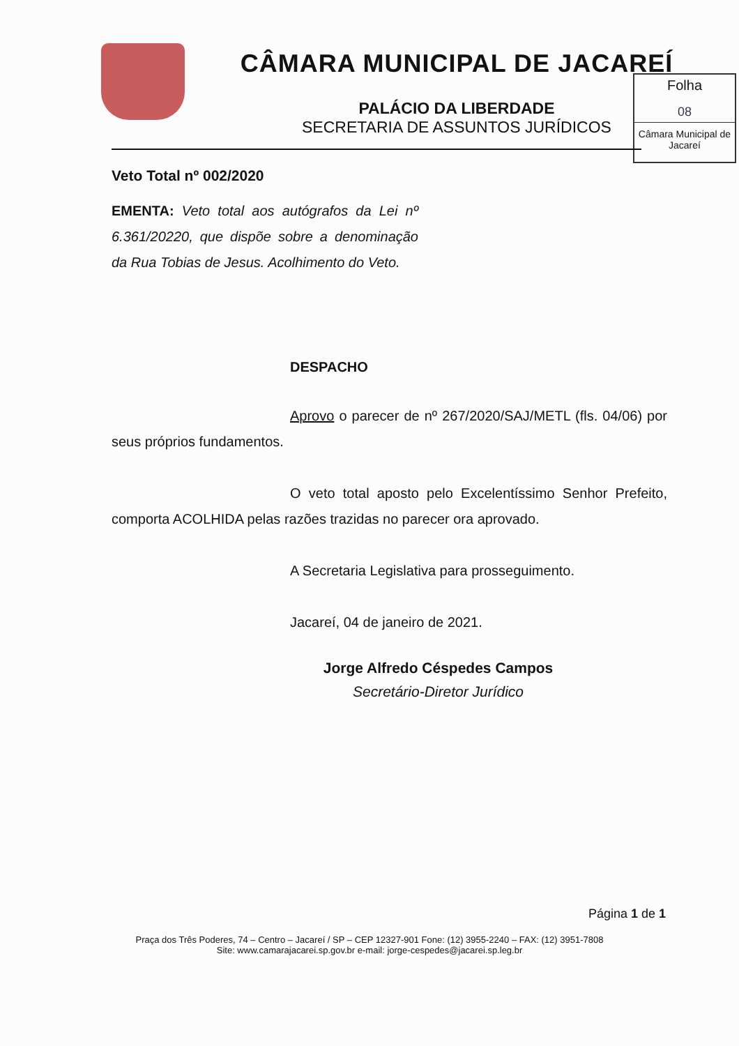CÂMARA MUNICIPAL DE JACAREÍ
PALÁCIO DA LIBERDADE
SECRETARIA DE ASSUNTOS JURÍDICOS
Folha
08
Câmara Municipal de Jacareí
Veto Total nº 002/2020
EMENTA: Veto total aos autógrafos da Lei nº 6.361/20220, que dispõe sobre a denominação da Rua Tobias de Jesus. Acolhimento do Veto.
DESPACHO
Aprovo o parecer de nº 267/2020/SAJ/METL (fls. 04/06) por seus próprios fundamentos.
O veto total aposto pelo Excelentíssimo Senhor Prefeito, comporta ACOLHIDA pelas razões trazidas no parecer ora aprovado.
A Secretaria Legislativa para prosseguimento.
Jacareí, 04 de janeiro de 2021.
Jorge Alfredo Céspedes Campos
Secretário-Diretor Jurídico
Página 1 de 1
Praça dos Três Poderes, 74 – Centro – Jacareí / SP – CEP 12327-901 Fone: (12) 3955-2240 – FAX: (12) 3951-7808
Site: www.camarajacarei.sp.gov.br e-mail: jorge-cespedes@jacarei.sp.leg.br